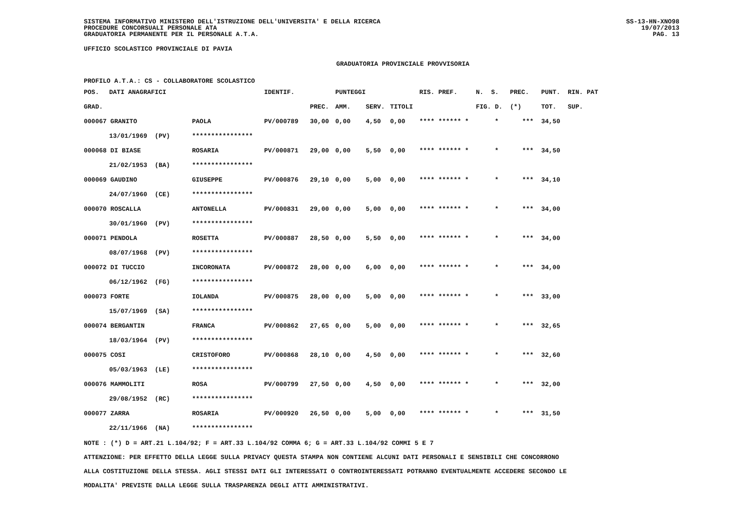SISTEMA INFORMATIVO MINISTERO DELL'ISTRUZIONE DELL'UNIVERSITA' E DELLA RICERCA
PROCEDURE CONCORSUALI PERSONALE ATA
GRADUATORIA PERMANENTE PER IL PERSONALE A.T.A.
SS-13-HN-XNO98
19/07/2013
PAG. 13
UFFICIO SCOLASTICO PROVINCIALE DI PAVIA
GRADUATORIA PROVINCIALE PROVVISORIA
PROFILO A.T.A.: CS - COLLABORATORE SCOLASTICO
| POS. | DATI ANAGRAFICI | | IDENTIF. | | PUNTEGGI | | | RIS. PREF. | N. S. | PREC. | PUNT. RIN. PAT |
| --- | --- | --- | --- | --- | --- | --- | --- | --- | --- | --- | --- |
| GRAD. | | | | PREC. | AMM. | SERV. | TITOLI | | FIG. D. | (*) | TOT. SUP. |
| 000067 GRANITO | | PAOLA | PV/000789 | 30,00 | 0,00 | 4,50 | 0,00 | **** ****** * | * | *** | 34,50 |
| | 13/01/1969 (PV) | **************** | | | | | | | | | |
| 000068 DI BIASE | | ROSARIA | PV/000871 | 29,00 | 0,00 | 5,50 | 0,00 | **** ****** * | * | *** | 34,50 |
| | 21/02/1953 (BA) | **************** | | | | | | | | | |
| 000069 GAUDINO | | GIUSEPPE | PV/000876 | 29,10 | 0,00 | 5,00 | 0,00 | **** ****** * | * | *** | 34,10 |
| | 24/07/1960 (CE) | **************** | | | | | | | | | |
| 000070 ROSCALLA | | ANTONELLA | PV/000831 | 29,00 | 0,00 | 5,00 | 0,00 | **** ****** * | * | *** | 34,00 |
| | 30/01/1960 (PV) | **************** | | | | | | | | | |
| 000071 PENDOLA | | ROSETTA | PV/000887 | 28,50 | 0,00 | 5,50 | 0,00 | **** ****** * | * | *** | 34,00 |
| | 08/07/1968 (PV) | **************** | | | | | | | | | |
| 000072 DI TUCCIO | | INCORONATA | PV/000872 | 28,00 | 0,00 | 6,00 | 0,00 | **** ****** * | * | *** | 34,00 |
| | 06/12/1962 (FG) | **************** | | | | | | | | | |
| 000073 FORTE | | IOLANDA | PV/000875 | 28,00 | 0,00 | 5,00 | 0,00 | **** ****** * | * | *** | 33,00 |
| | 15/07/1969 (SA) | **************** | | | | | | | | | |
| 000074 BERGANTIN | | FRANCA | PV/000862 | 27,65 | 0,00 | 5,00 | 0,00 | **** ****** * | * | *** | 32,65 |
| | 18/03/1964 (PV) | **************** | | | | | | | | | |
| 000075 COSI | | CRISTOFORO | PV/000868 | 28,10 | 0,00 | 4,50 | 0,00 | **** ****** * | * | *** | 32,60 |
| | 05/03/1963 (LE) | **************** | | | | | | | | | |
| 000076 MAMMOLITI | | ROSA | PV/000799 | 27,50 | 0,00 | 4,50 | 0,00 | **** ****** * | * | *** | 32,00 |
| | 29/08/1952 (RC) | **************** | | | | | | | | | |
| 000077 ZARRA | | ROSARIA | PV/000920 | 26,50 | 0,00 | 5,00 | 0,00 | **** ****** * | * | *** | 31,50 |
| | 22/11/1966 (NA) | **************** | | | | | | | | | |
NOTE : (*) D = ART.21 L.104/92; F = ART.33 L.104/92 COMMA 6; G = ART.33 L.104/92 COMMI 5 E 7
ATTENZIONE: PER EFFETTO DELLA LEGGE SULLA PRIVACY QUESTA STAMPA NON CONTIENE ALCUNI DATI PERSONALI E SENSIBILI CHE CONCORRONO
ALLA COSTITUZIONE DELLA STESSA. AGLI STESSI DATI GLI INTERESSATI O CONTROINTERESSATI POTRANNO EVENTUALMENTE ACCEDERE SECONDO LE
MODALITA' PREVISTE DALLA LEGGE SULLA TRASPARENZA DEGLI ATTI AMMINISTRATIVI.